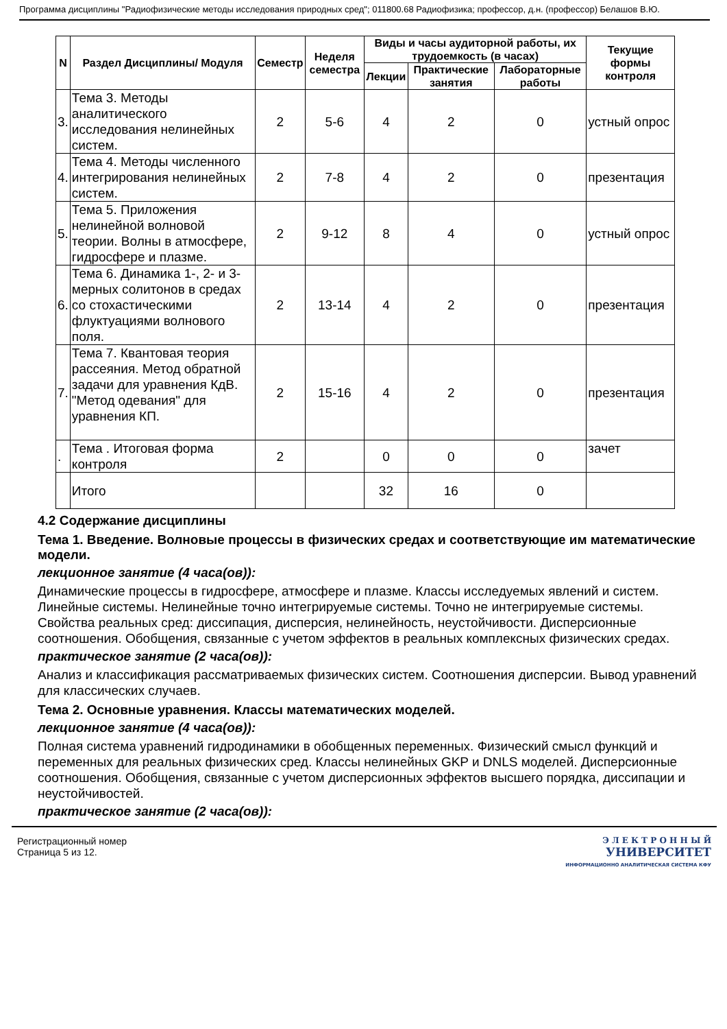Программа дисциплины "Радиофизические методы исследования природных сред"; 011800.68 Радиофизика; профессор, д.н. (профессор) Белашов В.Ю.
| N | Раздел Дисциплины/ Модуля | Семестр | Неделя семестра | Виды и часы аудиторной работы, их трудоемкость (в часах) | | | Текущие формы контроля |
| --- | --- | --- | --- | --- | --- | --- | --- |
| | | | | Лекции | Практические занятия | Лабораторные работы | |
| 3. | Тема 3. Методы аналитического исследования нелинейных систем. | 2 | 5-6 | 4 | 2 | 0 | устный опрос |
| 4. | Тема 4. Методы численного интегрирования нелинейных систем. | 2 | 7-8 | 4 | 2 | 0 | презентация |
| 5. | Тема 5. Приложения нелинейной волновой теории. Волны в атмосфере, гидросфере и плазме. | 2 | 9-12 | 8 | 4 | 0 | устный опрос |
| 6. | Тема 6. Динамика 1-, 2- и 3-мерных солитонов в средах со стохастическими флуктуациями волнового поля. | 2 | 13-14 | 4 | 2 | 0 | презентация |
| 7. | Тема 7. Квантовая теория рассеяния. Метод обратной задачи для уравнения КдВ. "Метод одевания" для уравнения КП. | 2 | 15-16 | 4 | 2 | 0 | презентация |
| . | Тема . Итоговая форма контроля | 2 | | 0 | 0 | 0 | зачет |
| | Итого | | | 32 | 16 | 0 | |
4.2 Содержание дисциплины
Тема 1. Введение. Волновые процессы в физических средах и соответствующие им математические модели.
лекционное занятие (4 часа(ов)):
Динамические процессы в гидросфере, атмосфере и плазме. Классы исследуемых явлений и систем. Линейные системы. Нелинейные точно интегрируемые системы. Точно не интегрируемые системы. Свойства реальных сред: диссипация, дисперсия, нелинейность, неустойчивости. Дисперсионные соотношения. Обобщения, связанные с учетом эффектов в реальных комплексных физических средах.
практическое занятие (2 часа(ов)):
Анализ и классификация рассматриваемых физических систем. Соотношения дисперсии. Вывод уравнений для классических случаев.
Тема 2. Основные уравнения. Классы математических моделей.
лекционное занятие (4 часа(ов)):
Полная система уравнений гидродинамики в обобщенных переменных. Физический смысл функций и переменных для реальных физических сред. Классы нелинейных GKP и DNLS моделей. Дисперсионные соотношения. Обобщения, связанные с учетом дисперсионных эффектов высшего порядка, диссипации и неустойчивостей.
практическое занятие (2 часа(ов)):
Регистрационный номер
Страница 5 из 12.
Э Л Е К Т Р О Н Н Ы Й
УНИВЕРСИТЕТ
ИНФОРМАЦИОННО АНАЛИТИЧЕСКАЯ СИСТЕМА КФУ